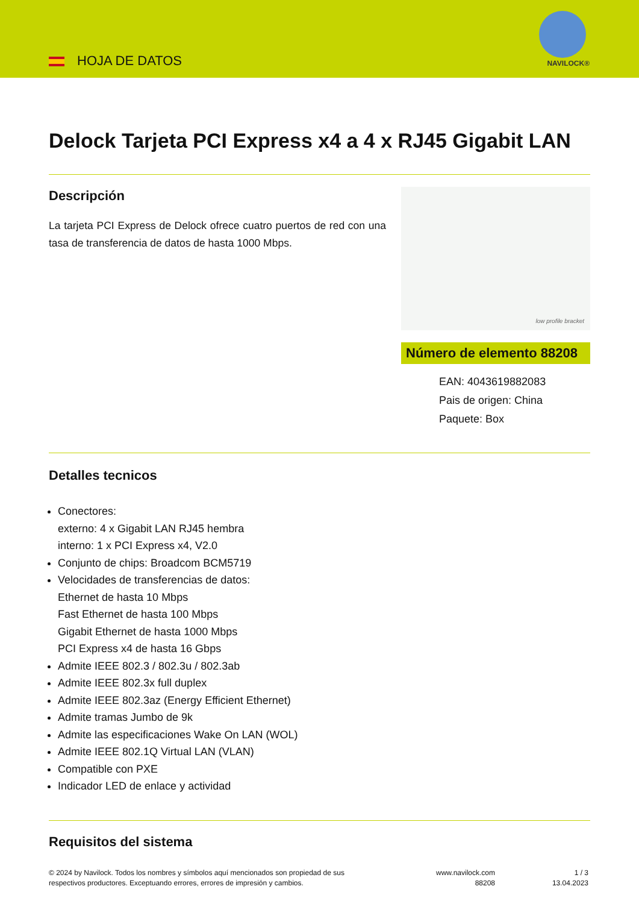HOJA DE DATOS NAVILOCK®
Delock Tarjeta PCI Express x4 a 4 x RJ45 Gigabit LAN
Descripción
La tarjeta PCI Express de Delock ofrece cuatro puertos de red con una tasa de transferencia de datos de hasta 1000 Mbps.
low profile bracket
Número de elemento 88208
EAN: 4043619882083
Pais de origen: China
Paquete: Box
Detalles tecnicos
Conectores:
externo: 4 x Gigabit LAN RJ45 hembra
interno: 1 x PCI Express x4, V2.0
Conjunto de chips: Broadcom BCM5719
Velocidades de transferencias de datos:
Ethernet de hasta 10 Mbps
Fast Ethernet de hasta 100 Mbps
Gigabit Ethernet de hasta 1000 Mbps
PCI Express x4 de hasta 16 Gbps
Admite IEEE 802.3 / 802.3u / 802.3ab
Admite IEEE 802.3x full duplex
Admite IEEE 802.3az (Energy Efficient Ethernet)
Admite tramas Jumbo de 9k
Admite las especificaciones Wake On LAN (WOL)
Admite IEEE 802.1Q Virtual LAN (VLAN)
Compatible con PXE
Indicador LED de enlace y actividad
Requisitos del sistema
© 2024 by Navilock. Todos los nombres y símbolos aquí mencionados son propiedad de sus
respectivos productores. Exceptuando errores, errores de impresión y cambios.
www.navilock.com
88208
1 / 3
13.04.2023